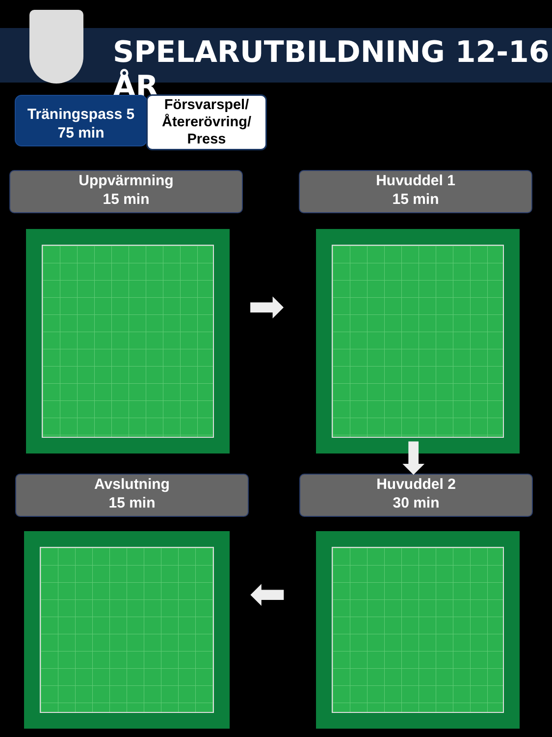SPELARUTBILDNING 12-16 ÅR
Träningspass 5
75 min
Försvarspel/
Återerövring/
Press
Uppvärmning
15 min
Huvuddel 1
15 min
Avslutning
15 min
Huvuddel 2
30 min
➡
⬅
⬇